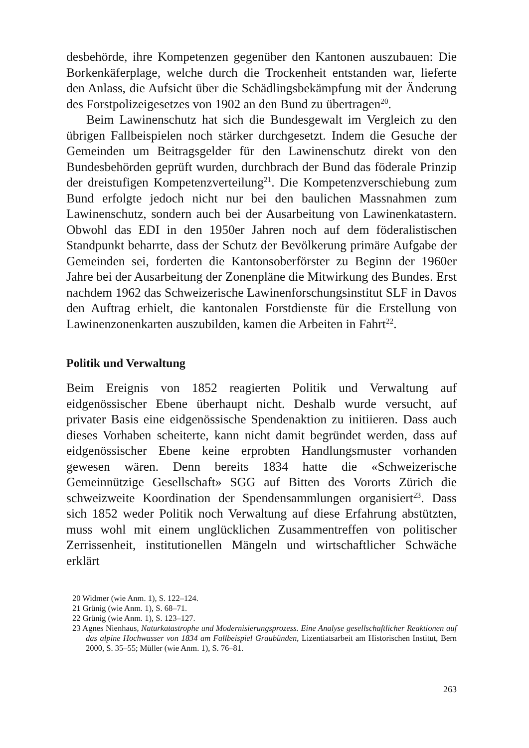desbehörde, ihre Kompetenzen gegenüber den Kantonen auszubauen: Die Borkenkäferplage, welche durch die Trockenheit entstanden war, lieferte den Anlass, die Aufsicht über die Schädlingsbekämpfung mit der Änderung des Forstpolizeigesetzes von 1902 an den Bund zu übertragen<sup>20</sup>.
Beim Lawinenschutz hat sich die Bundesgewalt im Vergleich zu den übrigen Fallbeispielen noch stärker durchgesetzt. Indem die Gesuche der Gemeinden um Beitragsgelder für den Lawinenschutz direkt von den Bundesbehörden geprüft wurden, durchbrach der Bund das föderale Prinzip der dreistufigen Kompetenzverteilung<sup>21</sup>. Die Kompetenzverschiebung zum Bund erfolgte jedoch nicht nur bei den baulichen Massnahmen zum Lawinenschutz, sondern auch bei der Ausarbeitung von Lawinenkatastern. Obwohl das EDI in den 1950er Jahren noch auf dem föderalistischen Standpunkt beharrte, dass der Schutz der Bevölkerung primäre Aufgabe der Gemeinden sei, forderten die Kantonsoberförster zu Beginn der 1960er Jahre bei der Ausarbeitung der Zonenpläne die Mitwirkung des Bundes. Erst nachdem 1962 das Schweizerische Lawinenforschungsinstitut SLF in Davos den Auftrag erhielt, die kantonalen Forstdienste für die Erstellung von Lawinenzonenkarten auszubilden, kamen die Arbeiten in Fahrt<sup>22</sup>.
Politik und Verwaltung
Beim Ereignis von 1852 reagierten Politik und Verwaltung auf eidgenössischer Ebene überhaupt nicht. Deshalb wurde versucht, auf privater Basis eine eidgenössische Spendenaktion zu initiieren. Dass auch dieses Vorhaben scheiterte, kann nicht damit begründet werden, dass auf eidgenössischer Ebene keine erprobten Handlungsmuster vorhanden gewesen wären. Denn bereits 1834 hatte die «Schweizerische Gemeinnützige Gesellschaft» SGG auf Bitten des Vororts Zürich die schweizweite Koordination der Spendensammlungen organisiert<sup>23</sup>. Dass sich 1852 weder Politik noch Verwaltung auf diese Erfahrung abstützten, muss wohl mit einem unglücklichen Zusammentreffen von politischer Zerrissenheit, institutionellen Mängeln und wirtschaftlicher Schwäche erklärt
20 Widmer (wie Anm. 1), S. 122–124.
21 Grünig (wie Anm. 1), S. 68–71.
22 Grünig (wie Anm. 1), S. 123–127.
23 Agnes Nienhaus, Naturkatastrophe und Modernisierungsprozess. Eine Analyse gesellschaftlicher Reaktionen auf das alpine Hochwasser von 1834 am Fallbeispiel Graubünden, Lizentiatsarbeit am Historischen Institut, Bern 2000, S. 35–55; Müller (wie Anm. 1), S. 76–81.
263